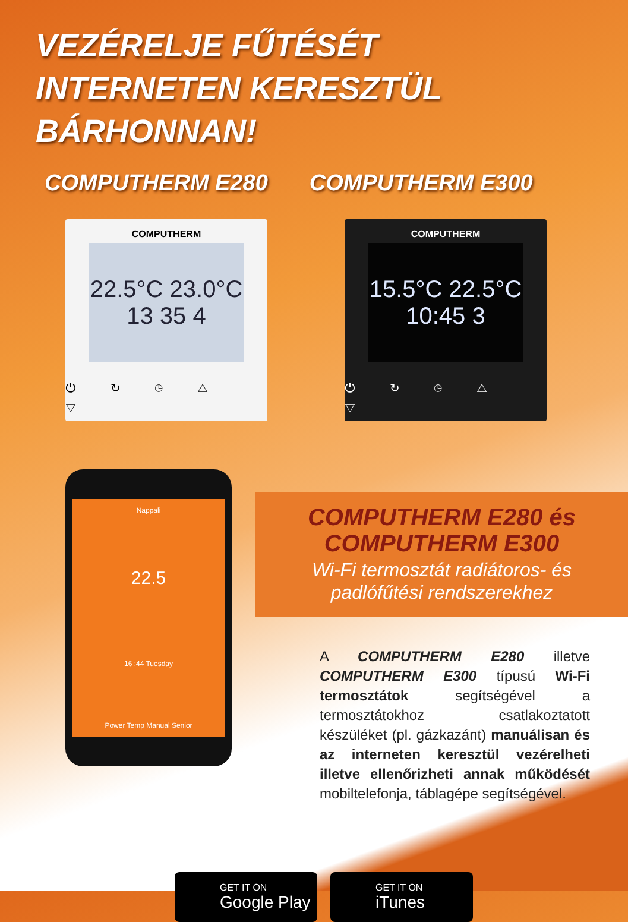VEZÉRELJE FŰTÉSÉT
INTERNETEN KERESZTÜL
BÁRHONNAN!
COMPUTHERM E280 COMPUTHERM E300
COMPUTHERM
22.5°C 23.0°C
13 35 4
⏻ ↻ ◷ △ ▽
COMPUTHERM
15.5°C 22.5°C
10:45 3
⏻ ↻ ◷ △ ▽
COMPUTHERM E280 és
COMPUTHERM E300
Wi-Fi termosztát radiátoros- és
padlófűtési rendszerekhez
Nappali
22.5
16 :44 Tuesday
Power Temp Manual Senior
A COMPUTHERM E280 illetve COMPUTHERM E300 típusú Wi-Fi termosztátok segítségével a termosztátokhoz csatlakoztatott készüléket (pl. gázkazánt) manuálisan és az interneten keresztül vezérelheti illetve ellenőrizheti annak működését mobiltelefonja, táblagépe segítségével.
GET IT ON
Google Play
GET IT ON
iTunes